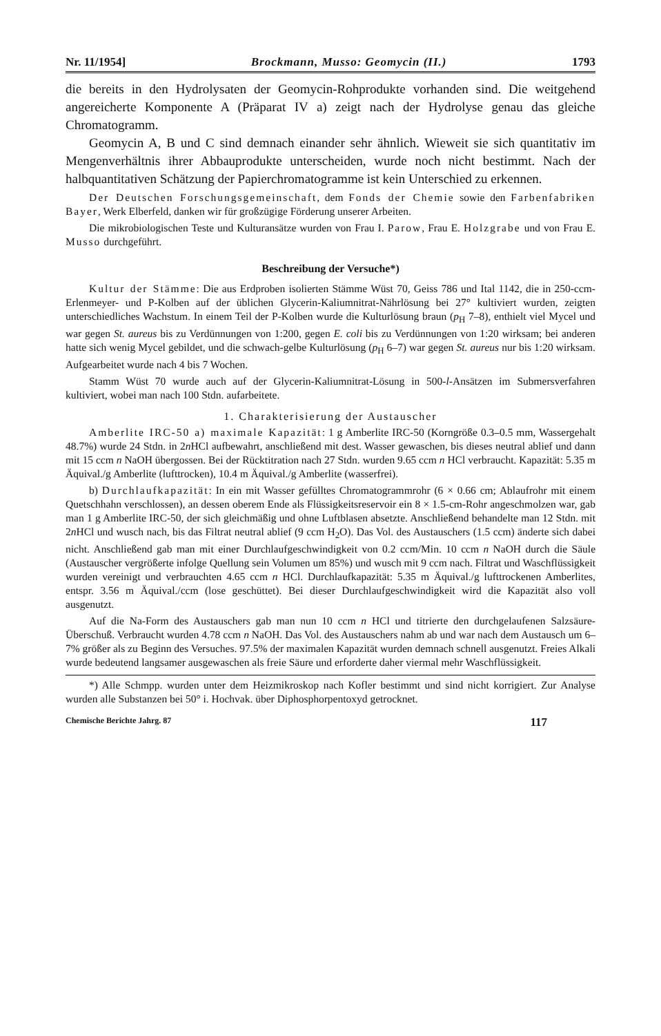Nr. 11/1954] Brockmann, Musso: Geomycin (II.) 1793
die bereits in den Hydrolysaten der Geomycin-Rohprodukte vorhanden sind. Die weitgehend angereicherte Komponente A (Präparat IV a) zeigt nach der Hydrolyse genau das gleiche Chromatogramm.
Geomycin A, B und C sind demnach einander sehr ähnlich. Wieweit sie sich quantitativ im Mengenverhältnis ihrer Abbauprodukte unterscheiden, wurde noch nicht bestimmt. Nach der halbquantitativen Schätzung der Papierchromatogramme ist kein Unterschied zu erkennen.
Der Deutschen Forschungsgemeinschaft, dem Fonds der Chemie sowie den Farbenfabriken Bayer, Werk Elberfeld, danken wir für großzügige Förderung unserer Arbeiten.
Die mikrobiologischen Teste und Kulturansätze wurden von Frau I. Parow, Frau E. Holzgrabe und von Frau E. Musso durchgeführt.
Beschreibung der Versuche*)
Kultur der Stämme: Die aus Erdproben isolierten Stämme Wüst 70, Geiss 786 und Ital 1142, die in 250-ccm-Erlenmeyer- und P-Kolben auf der üblichen Glycerin-Kaliumnitrat-Nährlösung bei 27° kultiviert wurden, zeigten unterschiedliches Wachstum. In einem Teil der P-Kolben wurde die Kulturlösung braun (p<sub>H</sub> 7–8), enthielt viel Mycel und war gegen St. aureus bis zu Verdünnungen von 1:200, gegen E. coli bis zu Verdünnungen von 1:20 wirksam; bei anderen hatte sich wenig Mycel gebildet, und die schwach-gelbe Kulturlösung (p<sub>H</sub> 6–7) war gegen St. aureus nur bis 1:20 wirksam. Aufgearbeitet wurde nach 4 bis 7 Wochen.
Stamm Wüst 70 wurde auch auf der Glycerin-Kaliumnitrat-Lösung in 500-l-Ansätzen im Submersverfahren kultiviert, wobei man nach 100 Stdn. aufarbeitete.
1. Charakterisierung der Austauscher
Amberlite IRC-50 a) maximale Kapazität: 1 g Amberlite IRC-50 (Korngröße 0.3–0.5 mm, Wassergehalt 48.7%) wurde 24 Stdn. in 2n HCl aufbewahrt, anschließend mit dest. Wasser gewaschen, bis dieses neutral ablief und dann mit 15 ccm n NaOH übergossen. Bei der Rücktitration nach 27 Stdn. wurden 9.65 ccm n HCl verbraucht. Kapazität: 5.35 m Äquival./g Amberlite (lufttrocken), 10.4 m Äquival./g Amberlite (wasserfrei).
b) Durchlaufkapazität: In ein mit Wasser gefülltes Chromatogrammrohr (6 × 0.66 cm; Ablaufrohr mit einem Quetschhahn verschlossen), an dessen oberem Ende als Flüssigkeitsreservoir ein 8 × 1.5-cm-Rohr angeschmolzen war, gab man 1 g Amberlite IRC-50, der sich gleichmäßig und ohne Luftblasen absetzte. Anschließend behandelte man 12 Stdn. mit 2n HCl und wusch nach, bis das Filtrat neutral ablief (9 ccm H<sub>2</sub>O). Das Vol. des Austauschers (1.5 ccm) änderte sich dabei nicht. Anschließend gab man mit einer Durchlaufgeschwindigkeit von 0.2 ccm/Min. 10 ccm n NaOH durch die Säule (Austauscher vergrößerte infolge Quellung sein Volumen um 85%) und wusch mit 9 ccm nach. Filtrat und Waschflüssigkeit wurden vereinigt und verbrauchten 4.65 ccm n HCl. Durchlaufkapazität: 5.35 m Äquival./g lufttrockenen Amberlites, entspr. 3.56 m Äquival./ccm (lose geschüttet). Bei dieser Durchlaufgeschwindigkeit wird die Kapazität also voll ausgenutzt.
Auf die Na-Form des Austauschers gab man nun 10 ccm n HCl und titrierte den durchgelaufenen Salzsäure-Überschuß. Verbraucht wurden 4.78 ccm n NaOH. Das Vol. des Austauschers nahm ab und war nach dem Austausch um 6–7% größer als zu Beginn des Versuches. 97.5% der maximalen Kapazität wurden demnach schnell ausgenutzt. Freies Alkali wurde bedeutend langsamer ausgewaschen als freie Säure und erforderte daher viermal mehr Waschflüssigkeit.
*) Alle Schmpp. wurden unter dem Heizmikroskop nach Kofler bestimmt und sind nicht korrigiert. Zur Analyse wurden alle Substanzen bei 50° i. Hochvak. über Diphosphorpentoxyd getrocknet.
Chemische Berichte Jahrg. 87 117